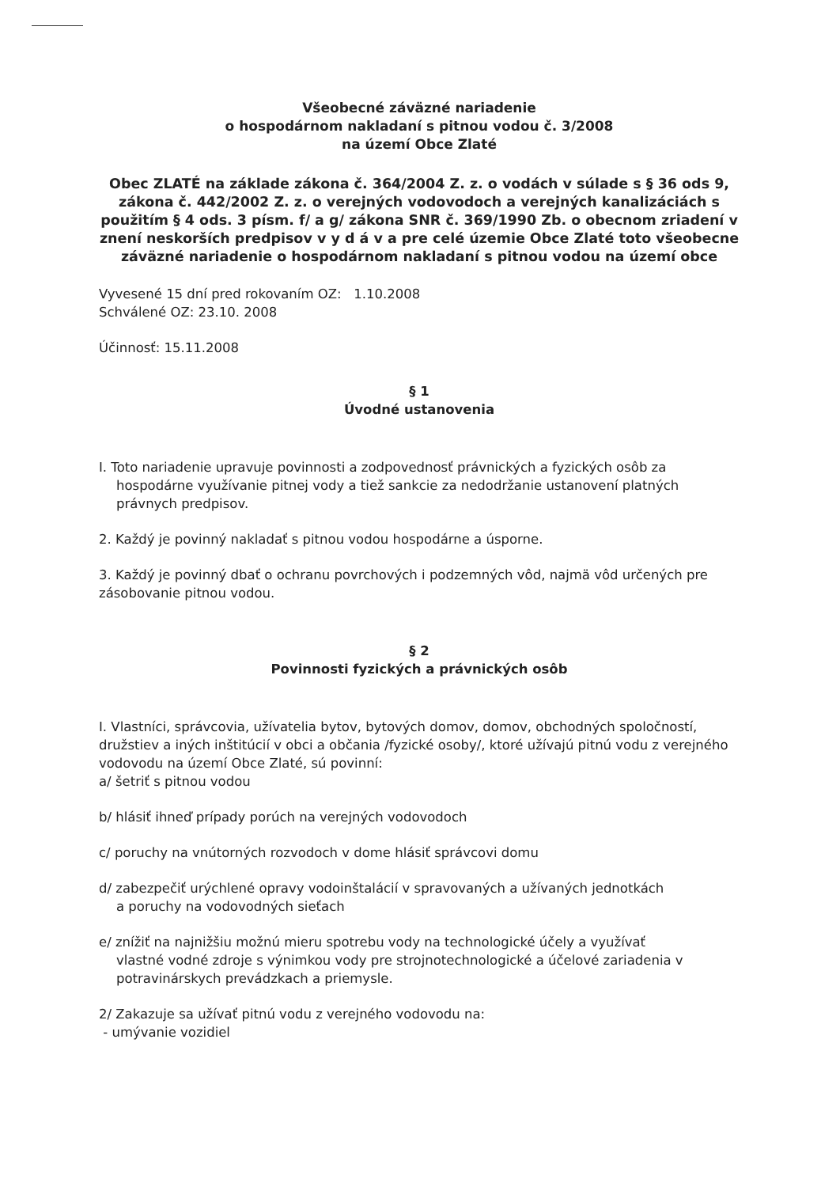Všeobecné záväzné nariadenie
o hospodárnom nakladaní s pitnou vodou č. 3/2008
na území Obce Zlaté
Obec ZLATÉ na základe zákona č. 364/2004 Z. z. o vodách v súlade s § 36 ods 9, zákona č. 442/2002 Z. z. o verejných vodovodoch a verejných kanalizáciách s použitím § 4 ods. 3 písm. f/ a g/ zákona SNR č. 369/1990 Zb. o obecnom zriadení v znení neskorších predpisov v y d á v a pre celé územie Obce Zlaté toto všeobecne záväzné nariadenie o hospodárnom nakladaní s pitnou vodou na území obce
Vyvesené 15 dní pred rokovaním OZ: 1.10.2008
Schválené OZ: 23.10. 2008
Účinnosť: 15.11.2008
§ 1
Úvodné ustanovenia
I. Toto nariadenie upravuje povinnosti a zodpovednosť právnických a fyzických osôb za
hospodárne využívanie pitnej vody a tiež sankcie za nedodržanie ustanovení platných právnych predpisov.
2. Každý je povinný nakladať s pitnou vodou hospodárne a úsporne.
3. Každý je povinný dbať o ochranu povrchových i podzemných vôd, najmä vôd určených pre zásobovanie pitnou vodou.
§ 2
Povinnosti fyzických a právnických osôb
I. Vlastníci, správcovia, užívatelia bytov, bytových domov, domov, obchodných spoločností, družstiev a iných inštitúcií v obci a občania /fyzické osoby/, ktoré užívajú pitnú vodu z verejného vodovodu na území Obce Zlaté, sú povinní:
a/ šetriť s pitnou vodou
b/ hlásiť ihneď prípady porúch na verejných vodovodoch
c/ poruchy na vnútorných rozvodoch v dome hlásiť správcovi domu
d/ zabezpečiť urýchlené opravy vodoinštalácií v spravovaných a užívaných jednotkách
a poruchy na vodovodných sieťach
e/ znížiť na najnižšiu možnú mieru spotrebu vody na technologické účely a využívať
vlastné vodné zdroje s výnimkou vody pre strojnotechnologické a účelové zariadenia v potravinárskych prevádzkach a priemysle.
2/ Zakazuje sa užívať pitnú vodu z verejného vodovodu na:
- umývanie vozidiel